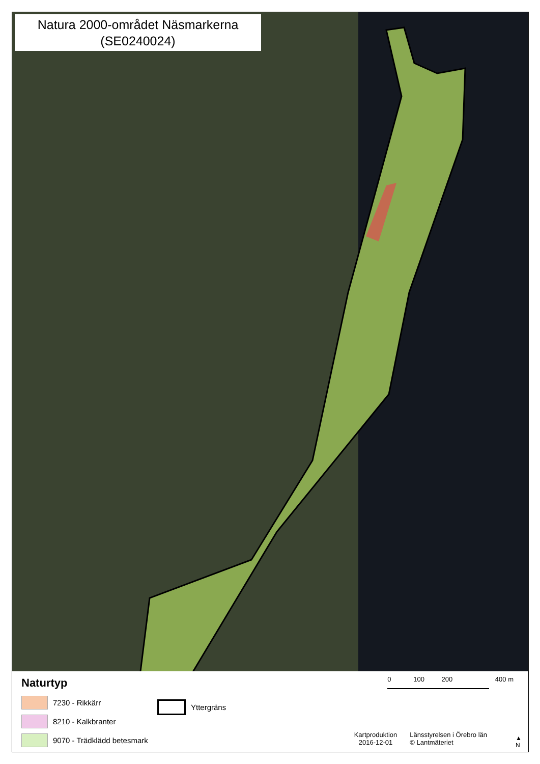Natura 2000-området Näsmarkerna
(SE0240024)
Naturtyp
7230 - Rikkärr
8210 - Kalkbranter
9070 - Trädklädd betesmark
Yttergräns
0 100 200 400 m
Kartproduktion
2016-12-01
Länsstyrelsen i Örebro län
© Lantmäteriet
▲
N